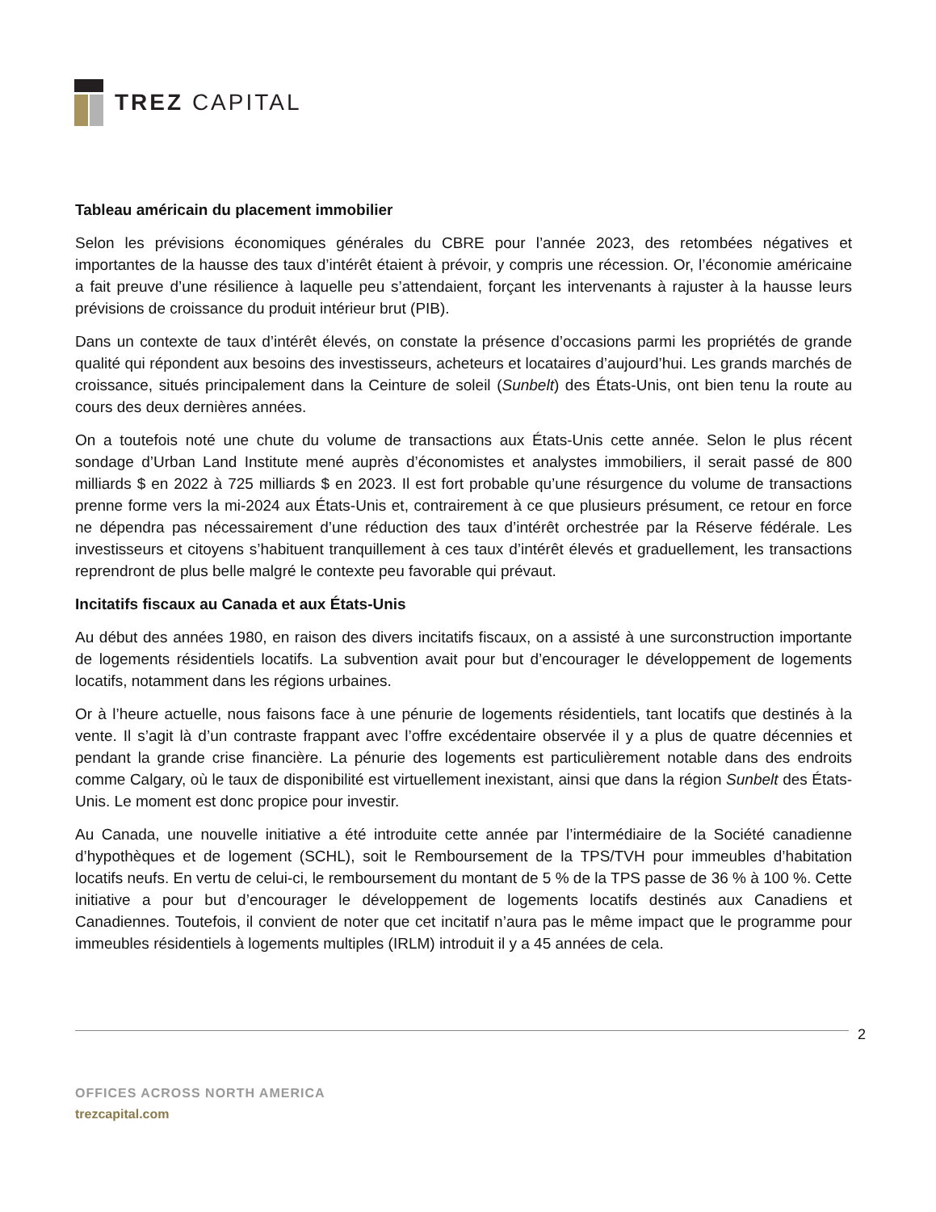TREZ CAPITAL
Tableau américain du placement immobilier
Selon les prévisions économiques générales du CBRE pour l’année 2023, des retombées négatives et importantes de la hausse des taux d’intérêt étaient à prévoir, y compris une récession. Or, l’économie américaine a fait preuve d’une résilience à laquelle peu s’attendaient, forçant les intervenants à rajuster à la hausse leurs prévisions de croissance du produit intérieur brut (PIB).
Dans un contexte de taux d’intérêt élevés, on constate la présence d’occasions parmi les propriétés de grande qualité qui répondent aux besoins des investisseurs, acheteurs et locataires d’aujourd’hui. Les grands marchés de croissance, situés principalement dans la Ceinture de soleil (Sunbelt) des États-Unis, ont bien tenu la route au cours des deux dernières années.
On a toutefois noté une chute du volume de transactions aux États-Unis cette année. Selon le plus récent sondage d’Urban Land Institute mené auprès d’économistes et analystes immobiliers, il serait passé de 800 milliards $ en 2022 à 725 milliards $ en 2023. Il est fort probable qu’une résurgence du volume de transactions prenne forme vers la mi-2024 aux États-Unis et, contrairement à ce que plusieurs présument, ce retour en force ne dépendra pas nécessairement d’une réduction des taux d’intérêt orchestrée par la Réserve fédérale. Les investisseurs et citoyens s’habituent tranquillement à ces taux d’intérêt élevés et graduellement, les transactions reprendront de plus belle malgré le contexte peu favorable qui prévaut.
Incitatifs fiscaux au Canada et aux États-Unis
Au début des années 1980, en raison des divers incitatifs fiscaux, on a assisté à une surconstruction importante de logements résidentiels locatifs. La subvention avait pour but d’encourager le développement de logements locatifs, notamment dans les régions urbaines.
Or à l’heure actuelle, nous faisons face à une pénurie de logements résidentiels, tant locatifs que destinés à la vente. Il s’agit là d’un contraste frappant avec l’offre excédentaire observée il y a plus de quatre décennies et pendant la grande crise financière. La pénurie des logements est particulièrement notable dans des endroits comme Calgary, où le taux de disponibilité est virtuellement inexistant, ainsi que dans la région Sunbelt des États-Unis. Le moment est donc propice pour investir.
Au Canada, une nouvelle initiative a été introduite cette année par l’intermédiaire de la Société canadienne d’hypothèques et de logement (SCHL), soit le Remboursement de la TPS/TVH pour immeubles d’habitation locatifs neufs. En vertu de celui-ci, le remboursement du montant de 5 % de la TPS passe de 36 % à 100 %. Cette initiative a pour but d’encourager le développement de logements locatifs destinés aux Canadiens et Canadiennes. Toutefois, il convient de noter que cet incitatif n’aura pas le même impact que le programme pour immeubles résidentiels à logements multiples (IRLM) introduit il y a 45 années de cela.
2
OFFICES ACROSS NORTH AMERICA
trezcapital.com